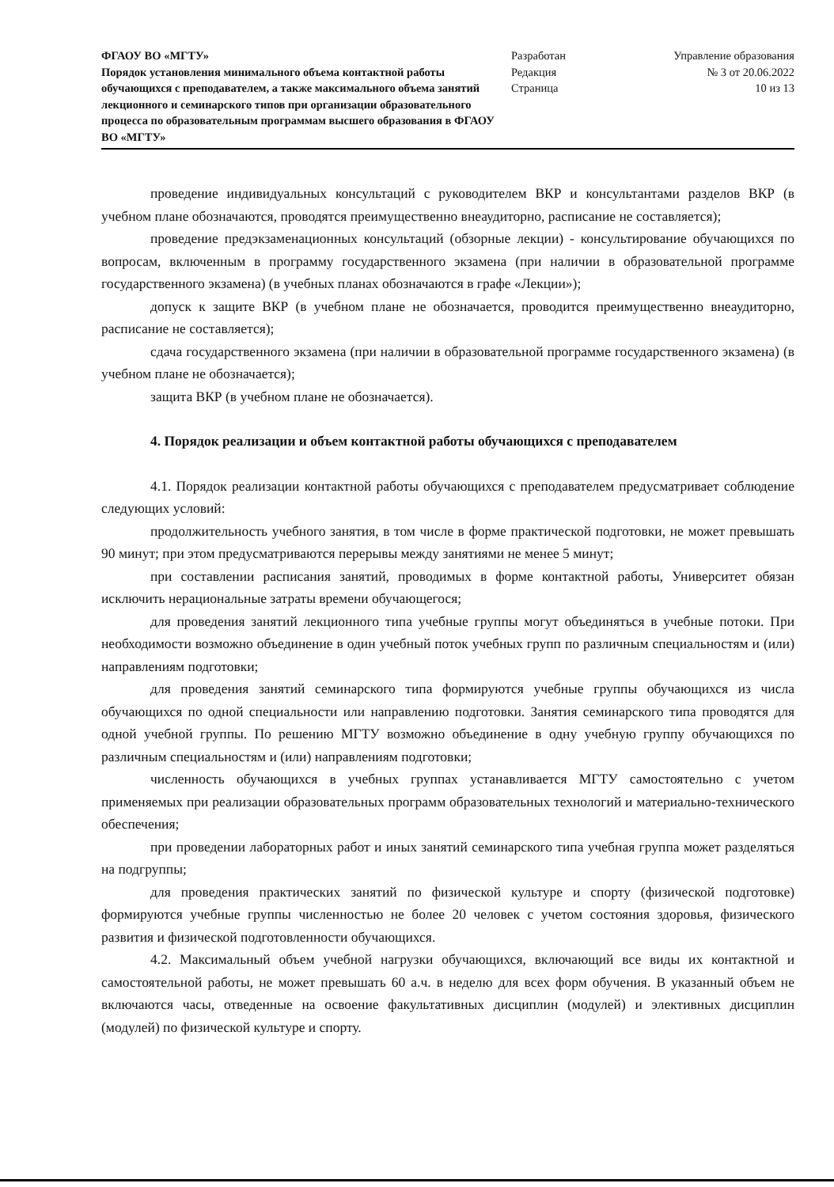ФГАОУ ВО «МГТУ»
Порядок установления минимального объема контактной работы обучающихся с преподавателем, а также максимального объема занятий лекционного и семинарского типов при организации образовательного процесса по образовательным программам высшего образования в ФГАОУ ВО «МГТУ»
Разработан
Редакция
Страница
Управление образования
№ 3 от 20.06.2022
10 из 13
проведение индивидуальных консультаций с руководителем ВКР и консультантами разделов ВКР (в учебном плане обозначаются, проводятся преимущественно внеаудиторно, расписание не составляется);
проведение предэкзаменационных консультаций (обзорные лекции) - консультирование обучающихся по вопросам, включенным в программу государственного экзамена (при наличии в образовательной программе государственного экзамена) (в учебных планах обозначаются в графе «Лекции»);
допуск к защите ВКР (в учебном плане не обозначается, проводится преимущественно внеаудиторно, расписание не составляется);
сдача государственного экзамена (при наличии в образовательной программе государственного экзамена) (в учебном плане не обозначается);
защита ВКР (в учебном плане не обозначается).
4. Порядок реализации и объем контактной работы обучающихся с преподавателем
4.1. Порядок реализации контактной работы обучающихся с преподавателем предусматривает соблюдение следующих условий:
продолжительность учебного занятия, в том числе в форме практической подготовки, не может превышать 90 минут; при этом предусматриваются перерывы между занятиями не менее 5 минут;
при составлении расписания занятий, проводимых в форме контактной работы, Университет обязан исключить нерациональные затраты времени обучающегося;
для проведения занятий лекционного типа учебные группы могут объединяться в учебные потоки. При необходимости возможно объединение в один учебный поток учебных групп по различным специальностям и (или) направлениям подготовки;
для проведения занятий семинарского типа формируются учебные группы обучающихся из числа обучающихся по одной специальности или направлению подготовки. Занятия семинарского типа проводятся для одной учебной группы. По решению МГТУ возможно объединение в одну учебную группу обучающихся по различным специальностям и (или) направлениям подготовки;
численность обучающихся в учебных группах устанавливается МГТУ самостоятельно с учетом применяемых при реализации образовательных программ образовательных технологий и материально-технического обеспечения;
при проведении лабораторных работ и иных занятий семинарского типа учебная группа может разделяться на подгруппы;
для проведения практических занятий по физической культуре и спорту (физической подготовке) формируются учебные группы численностью не более 20 человек с учетом состояния здоровья, физического развития и физической подготовленности обучающихся.
4.2. Максимальный объем учебной нагрузки обучающихся, включающий все виды их контактной и самостоятельной работы, не может превышать 60 а.ч. в неделю для всех форм обучения. В указанный объем не включаются часы, отведенные на освоение факультативных дисциплин (модулей) и элективных дисциплин (модулей) по физической культуре и спорту.